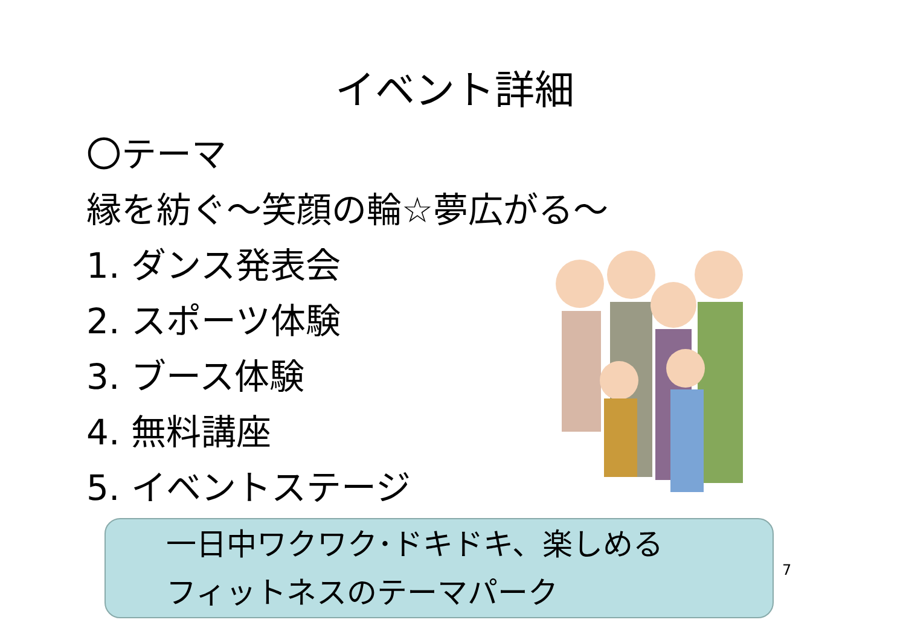イベント詳細
〇テーマ
縁を紡ぐ～笑顔の輪☆夢広がる～
1. ダンス発表会
2. スポーツ体験
3. ブース体験
4. 無料講座
5. イベントステージ
一日中ワクワク･ドキドキ、楽しめる
フィットネスのテーマパーク
7